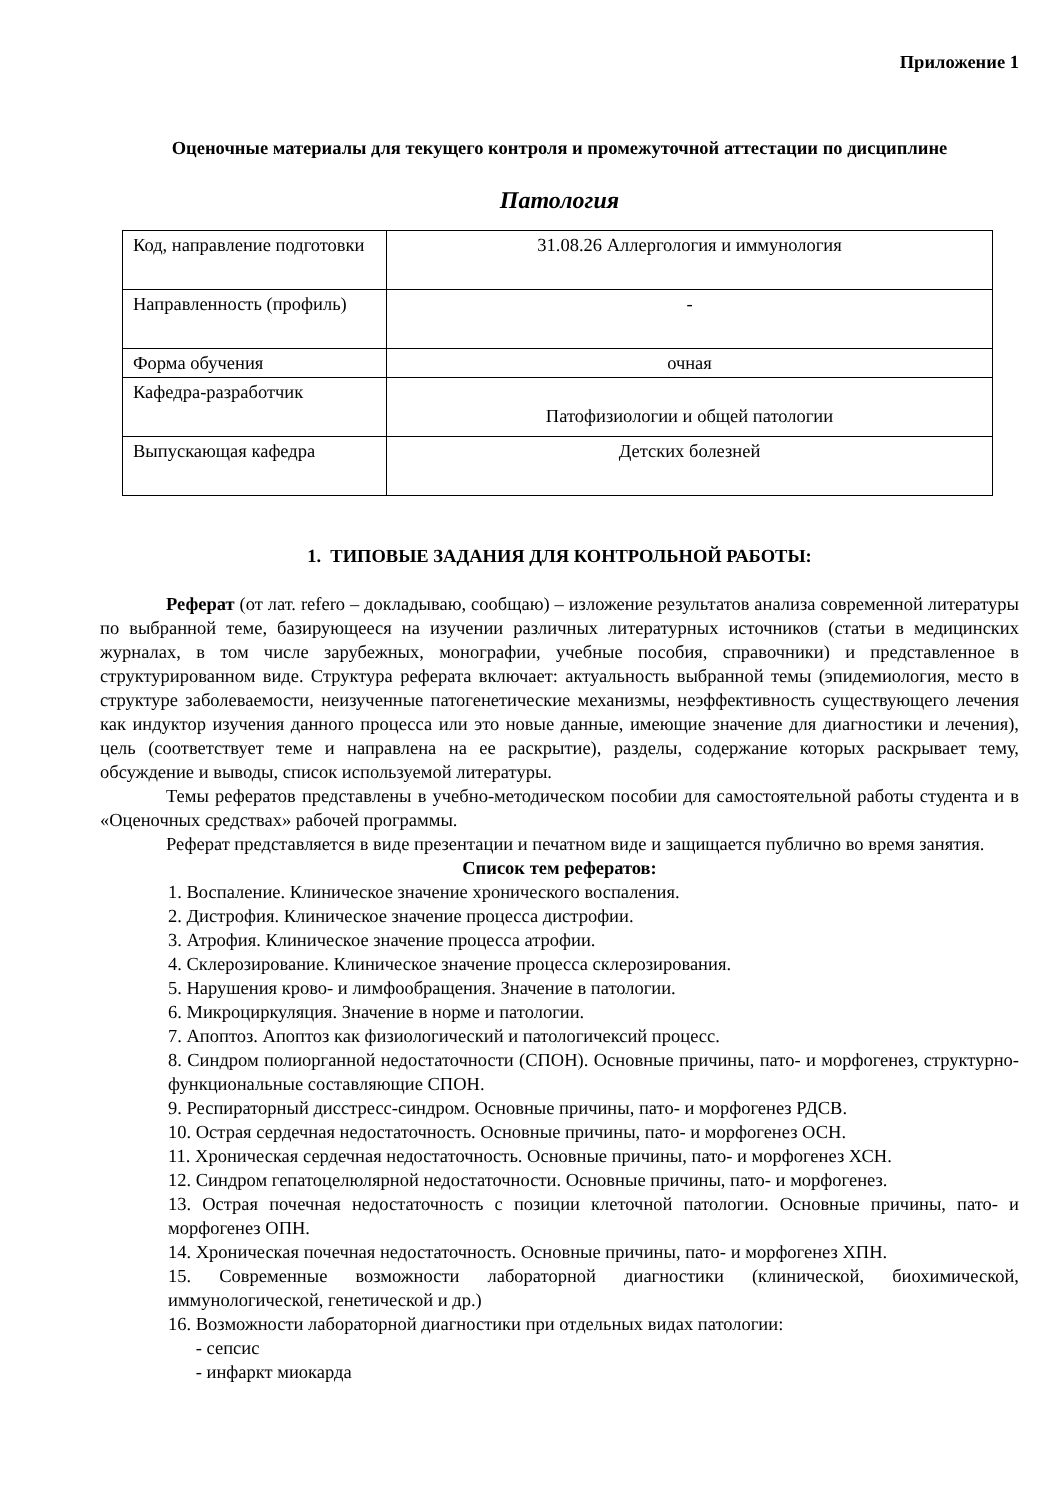Приложение 1
Оценочные материалы для текущего контроля и промежуточной аттестации по дисциплине
Патология
| Код, направление подготовки | 31.08.26 Аллергология и иммунология |
| Направленность (профиль) | - |
| Форма обучения | очная |
| Кафедра-разработчик | Патофизиологии и общей патологии |
| Выпускающая кафедра | Детских болезней |
1. ТИПОВЫЕ ЗАДАНИЯ ДЛЯ КОНТРОЛЬНОЙ РАБОТЫ:
Реферат (от лат. refero – докладываю, сообщаю) – изложение результатов анализа современной литературы по выбранной теме, базирующееся на изучении различных литературных источников (статьи в медицинских журналах, в том числе зарубежных, монографии, учебные пособия, справочники) и представленное в структурированном виде. Структура реферата включает: актуальность выбранной темы (эпидемиология, место в структуре заболеваемости, неизученные патогенетические механизмы, неэффективность существующего лечения как индуктор изучения данного процесса или это новые данные, имеющие значение для диагностики и лечения), цель (соответствует теме и направлена на ее раскрытие), разделы, содержание которых раскрывает тему, обсуждение и выводы, список используемой литературы.
Темы рефератов представлены в учебно-методическом пособии для самостоятельной работы студента и в «Оценочных средствах» рабочей программы.
Реферат представляется в виде презентации и печатном виде и защищается публично во время занятия.
Список тем рефератов:
1. Воспаление. Клиническое значение хронического воспаления.
2. Дистрофия. Клиническое значение процесса дистрофии.
3. Атрофия. Клиническое значение процесса атрофии.
4. Склерозирование. Клиническое значение процесса склерозирования.
5. Нарушения крово- и лимфообращения. Значение в патологии.
6. Микроциркуляция. Значение в норме и патологии.
7. Апоптоз. Апоптоз как физиологический и патологичексий процесс.
8. Синдром полиорганной недостаточности (СПОН). Основные причины, пато- и морфогенез, структурно-функциональные составляющие СПОН.
9. Респираторный дисстресс-синдром. Основные причины, пато- и морфогенез РДСВ.
10. Острая сердечная недостаточность. Основные причины, пато- и морфогенез ОСН.
11. Хроническая сердечная недостаточность. Основные причины, пато- и морфогенез ХСН.
12. Синдром гепатоцелюлярной недостаточности. Основные причины, пато- и морфогенез.
13. Острая почечная недостаточность с позиции клеточной патологии. Основные причины, пато- и морфогенез ОПН.
14. Хроническая почечная недостаточность. Основные причины, пато- и морфогенез ХПН.
15. Современные возможности лабораторной диагностики (клинической, биохимической, иммунологической, генетической и др.)
16. Возможности лабораторной диагностики при отдельных видах патологии:
- сепсис
- инфаркт миокарда